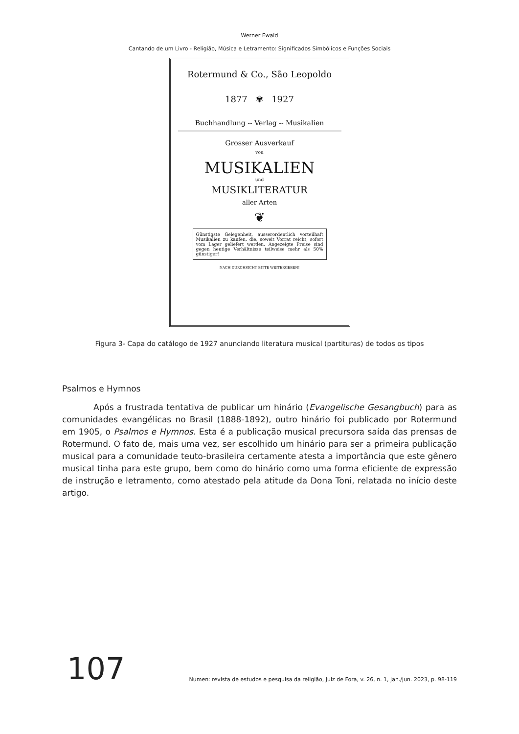Werner Ewald
Cantando de um Livro - Religião, Música e Letramento: Significados Simbólicos e Funções Sociais
Rotermund & Co., São Leopoldo
1877 ✾ 1927
Buchhandlung -- Verlag -- Musikalien
Grosser Ausverkauf
von
MUSIKALIEN
und
MUSIKLITERATUR
aller Arten
❦
Günstigste Gelegenheit, ausserordentlich vorteilhaft Musikalien zu kaufen, die, soweit Vorrat reicht, sofort vom Lager geliefert werden. Angezeigte Preise sind gegen heutige Verhältnisse teilweise mehr als 50% günstiger!
NACH DURCHSICHT BITTE WEITERGEBEN!
Figura 3- Capa do catálogo de 1927 anunciando literatura musical (partituras) de todos os tipos
Psalmos e Hymnos
Após a frustrada tentativa de publicar um hinário (Evangelische Gesangbuch) para as comunidades evangélicas no Brasil (1888-1892), outro hinário foi publicado por Rotermund em 1905, o Psalmos e Hymnos. Esta é a publicação musical precursora saída das prensas de Rotermund. O fato de, mais uma vez, ser escolhido um hinário para ser a primeira publicação musical para a comunidade teuto-brasileira certamente atesta a importância que este gênero musical tinha para este grupo, bem como do hinário como uma forma eficiente de expressão de instrução e letramento, como atestado pela atitude da Dona Toni, relatada no início deste artigo.
107
Numen: revista de estudos e pesquisa da religião, Juiz de Fora, v. 26, n. 1, jan./jun. 2023, p. 98-119